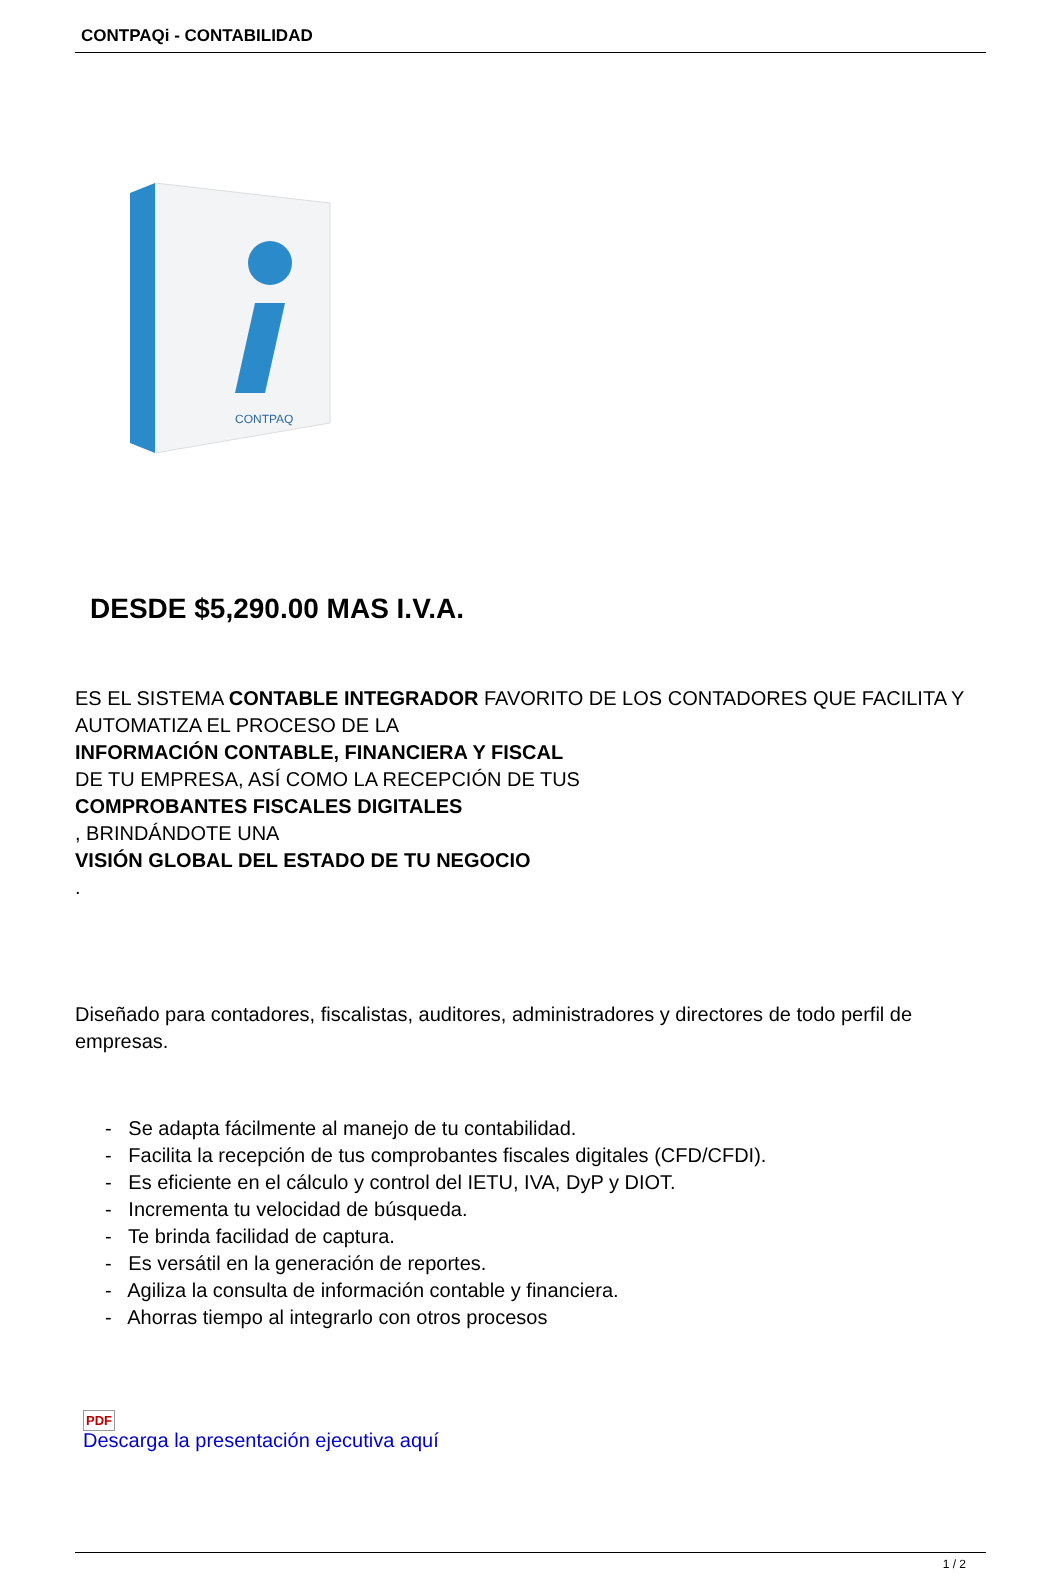CONTPAQi - CONTABILIDAD
CONTPAQ
DESDE $5,290.00 MAS I.V.A.
ES EL SISTEMA CONTABLE INTEGRADOR FAVORITO DE LOS CONTADORES QUE FACILITA Y AUTOMATIZA EL PROCESO DE LA
INFORMACIÓN CONTABLE, FINANCIERA Y FISCAL
DE TU EMPRESA, ASÍ COMO LA RECEPCIÓN DE TUS
COMPROBANTES FISCALES DIGITALES
, BRINDÁNDOTE UNA
VISIÓN GLOBAL DEL ESTADO DE TU NEGOCIO
.
Diseñado para contadores, fiscalistas, auditores, administradores y directores de todo perfil de empresas.
- Se adapta fácilmente al manejo de tu contabilidad.
- Facilita la recepción de tus comprobantes fiscales digitales (CFD/CFDI).
- Es eficiente en el cálculo y control del IETU, IVA, DyP y DIOT.
- Incrementa tu velocidad de búsqueda.
- Te brinda facilidad de captura.
- Es versátil en la generación de reportes.
- Agiliza la consulta de información contable y financiera.
- Ahorras tiempo al integrarlo con otros procesos
PDF
Descarga la presentación ejecutiva aquí
1 / 2